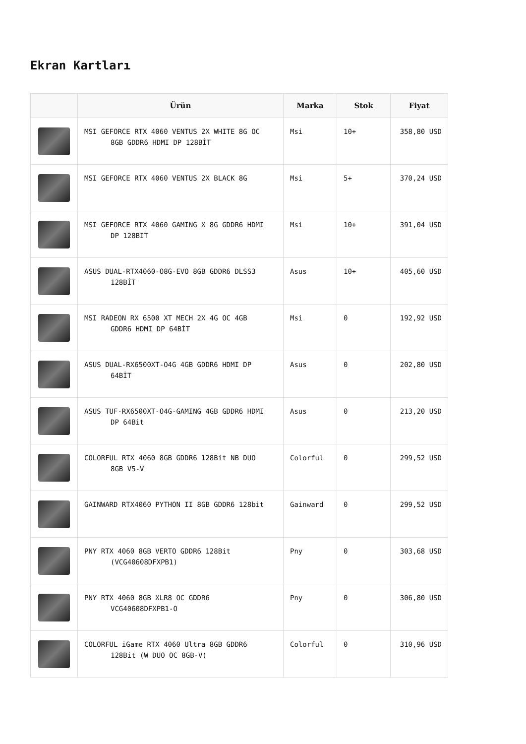Ekran Kartları
| | Ürün | Marka | Stok | Fiyat |
| --- | --- | --- | --- | --- |
| | MSI GEFORCE RTX 4060 VENTUS 2X WHITE 8G OC 8GB GDDR6 HDMI DP 128BİT | Msi | 10+ | 358,80 USD |
| | MSI GEFORCE RTX 4060 VENTUS 2X BLACK 8G | Msi | 5+ | 370,24 USD |
| | MSI GEFORCE RTX 4060 GAMING X 8G GDDR6 HDMI DP 128BIT | Msi | 10+ | 391,04 USD |
| | ASUS DUAL-RTX4060-O8G-EVO 8GB GDDR6 DLSS3 128BİT | Asus | 10+ | 405,60 USD |
| | MSI RADEON RX 6500 XT MECH 2X 4G OC 4GB GDDR6 HDMI DP 64BİT | Msi | 0 | 192,92 USD |
| | ASUS DUAL-RX6500XT-O4G 4GB GDDR6 HDMI DP 64BİT | Asus | 0 | 202,80 USD |
| | ASUS TUF-RX6500XT-O4G-GAMING 4GB GDDR6 HDMI DP 64Bit | Asus | 0 | 213,20 USD |
| | COLORFUL RTX 4060 8GB GDDR6 128Bit NB DUO 8GB V5-V | Colorful | 0 | 299,52 USD |
| | GAINWARD RTX4060 PYTHON II 8GB GDDR6 128bit | Gainward | 0 | 299,52 USD |
| | PNY RTX 4060 8GB VERTO GDDR6 128Bit (VCG40608DFXPB1) | Pny | 0 | 303,68 USD |
| | PNY RTX 4060 8GB XLR8 OC GDDR6 VCG40608DFXPB1-O | Pny | 0 | 306,80 USD |
| | COLORFUL iGame RTX 4060 Ultra 8GB GDDR6 128Bit (W DUO OC 8GB-V) | Colorful | 0 | 310,96 USD |